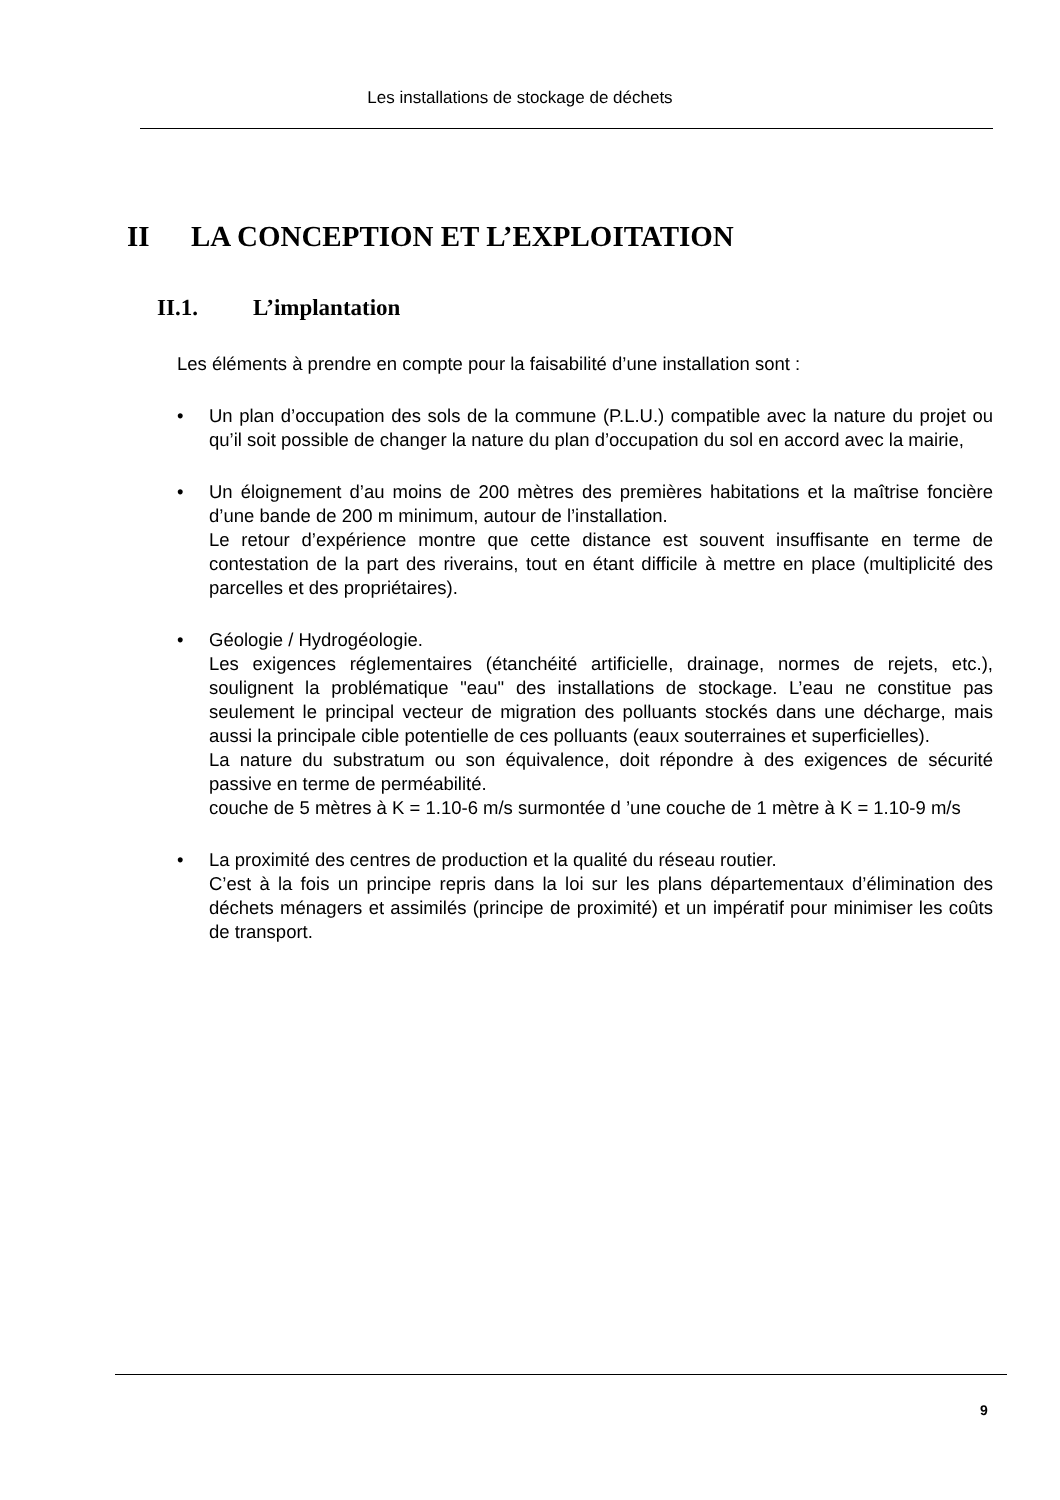Les installations de stockage de déchets
II LA CONCEPTION ET L’EXPLOITATION
II.1. L’implantation
Les éléments à prendre en compte pour la faisabilité d’une installation sont :
• Un plan d’occupation des sols de la commune (P.L.U.) compatible avec la nature du projet ou qu’il soit possible de changer la nature du plan d’occupation du sol en accord avec la mairie,
• Un éloignement d’au moins de 200 mètres des premières habitations et la maîtrise foncière d’une bande de 200 m minimum, autour de l’installation.
Le retour d’expérience montre que cette distance est souvent insuffisante en terme de contestation de la part des riverains, tout en étant difficile à mettre en place (multiplicité des parcelles et des propriétaires).
• Géologie / Hydrogéologie.
Les exigences réglementaires (étanchéité artificielle, drainage, normes de rejets, etc.), soulignent la problématique "eau" des installations de stockage. L’eau ne constitue pas seulement le principal vecteur de migration des polluants stockés dans une décharge, mais aussi la principale cible potentielle de ces polluants (eaux souterraines et superficielles).
La nature du substratum ou son équivalence, doit répondre à des exigences de sécurité passive en terme de perméabilité.
couche de 5 mètres à K = 1.10-6 m/s surmontée d ’une couche de 1 mètre à K = 1.10-9 m/s
• La proximité des centres de production et la qualité du réseau routier.
C’est à la fois un principe repris dans la loi sur les plans départementaux d’élimination des déchets ménagers et assimilés (principe de proximité) et un impératif pour minimiser les coûts de transport.
9